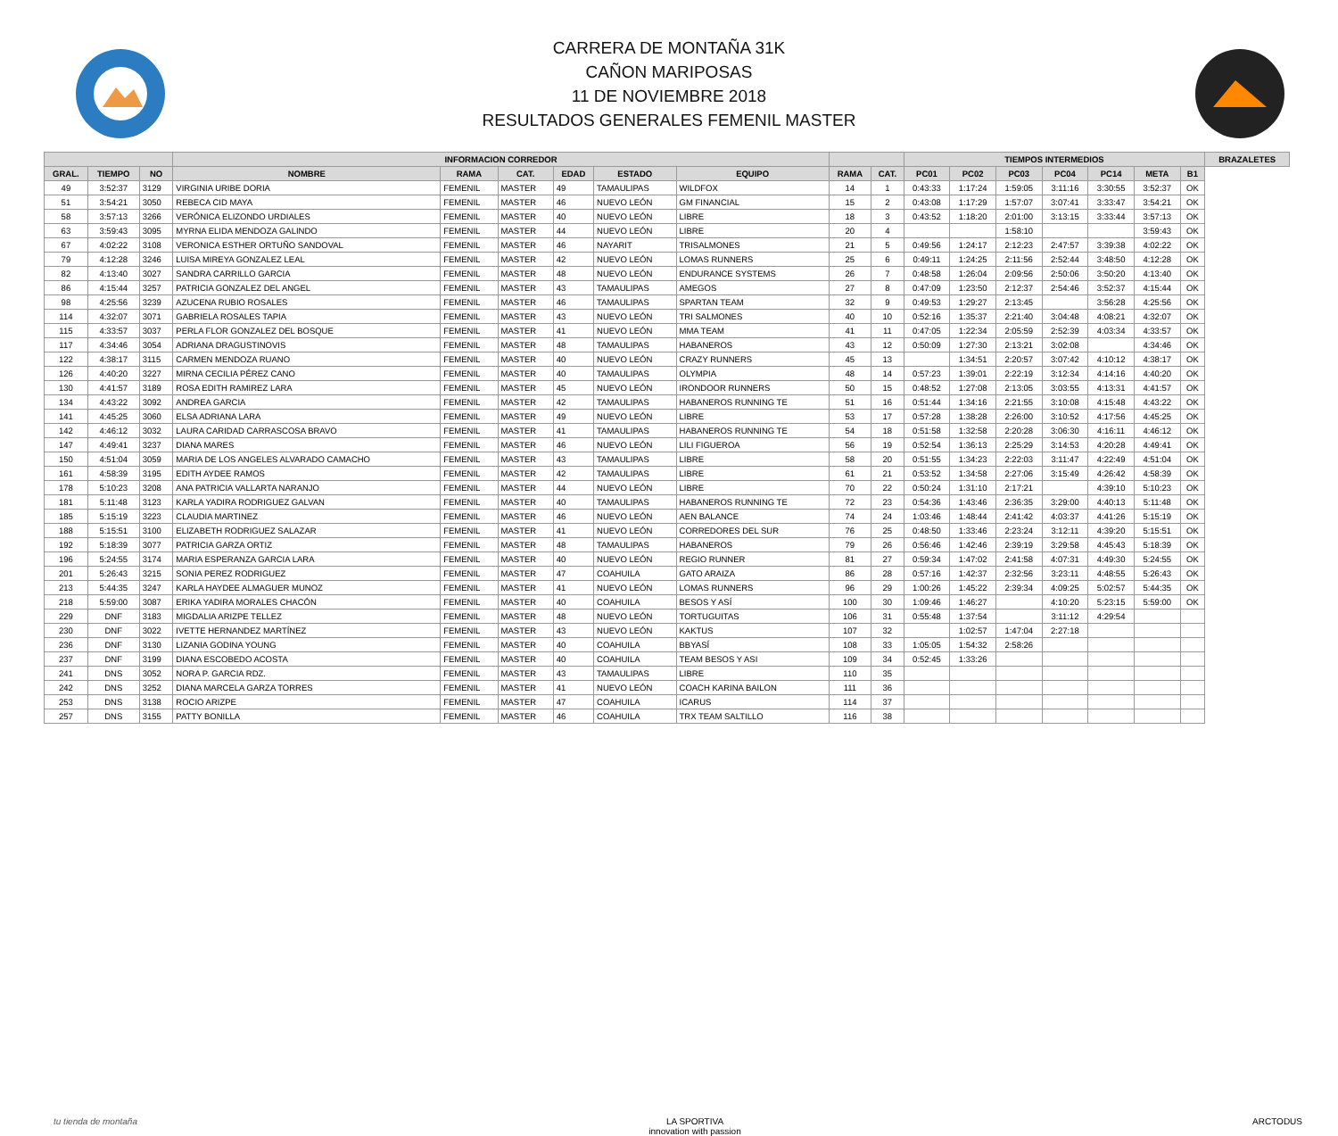CARRERA DE MONTAÑA 31K
CAÑON MARIPOSAS
11 DE NOVIEMBRE 2018
RESULTADOS GENERALES FEMENIL MASTER
| | | | INFORMACION CORREDOR | | | | | | | | TIEMPOS INTERMEDIOS | | | | | | | BRAZALETES |
| --- | --- | --- | --- | --- | --- | --- | --- | --- | --- | --- | --- | --- | --- | --- | --- | --- | --- | --- |
| GRAL. | TIEMPO | NO | NOMBRE | RAMA | CAT. | EDAD | ESTADO | EQUIPO | RAMA | CAT. | PC01 | PC02 | PC03 | PC04 | PC14 | META | B1 | |
| 49 | 3:52:37 | 3129 | VIRGINIA URIBE DORIA | FEMENIL | MASTER | 49 | TAMAULIPAS | WILDFOX | 14 | 1 | 0:43:33 | 1:17:24 | 1:59:05 | 3:11:16 | 3:30:55 | 3:52:37 | OK | |
| 51 | 3:54:21 | 3050 | REBECA CID MAYA | FEMENIL | MASTER | 46 | NUEVO LEÓN | GM FINANCIAL | 15 | 2 | 0:43:08 | 1:17:29 | 1:57:07 | 3:07:41 | 3:33:47 | 3:54:21 | OK | |
| 58 | 3:57:13 | 3266 | VERÓNICA ELIZONDO URDIALES | FEMENIL | MASTER | 40 | NUEVO LEÓN | LIBRE | 18 | 3 | 0:43:52 | 1:18:20 | 2:01:00 | 3:13:15 | 3:33:44 | 3:57:13 | OK | |
| 63 | 3:59:43 | 3095 | MYRNA ELIDA MENDOZA GALINDO | FEMENIL | MASTER | 44 | NUEVO LEÓN | LIBRE | 20 | 4 | | | 1:58:10 | | | 3:59:43 | OK | |
| 67 | 4:02:22 | 3108 | VERONICA ESTHER ORTUÑO SANDOVAL | FEMENIL | MASTER | 46 | NAYARIT | TRISALMONES | 21 | 5 | 0:49:56 | 1:24:17 | 2:12:23 | 2:47:57 | 3:39:38 | 4:02:22 | OK | |
| 79 | 4:12:28 | 3246 | LUISA MIREYA GONZALEZ LEAL | FEMENIL | MASTER | 42 | NUEVO LEÓN | LOMAS RUNNERS | 25 | 6 | 0:49:11 | 1:24:25 | 2:11:56 | 2:52:44 | 3:48:50 | 4:12:28 | OK | |
| 82 | 4:13:40 | 3027 | SANDRA CARRILLO GARCIA | FEMENIL | MASTER | 48 | NUEVO LEÓN | ENDURANCE SYSTEMS | 26 | 7 | 0:48:58 | 1:26:04 | 2:09:56 | 2:50:06 | 3:50:20 | 4:13:40 | OK | |
| 86 | 4:15:44 | 3257 | PATRICIA GONZALEZ DEL ANGEL | FEMENIL | MASTER | 43 | TAMAULIPAS | AMEGOS | 27 | 8 | 0:47:09 | 1:23:50 | 2:12:37 | 2:54:46 | 3:52:37 | 4:15:44 | OK | |
| 98 | 4:25:56 | 3239 | AZUCENA RUBIO ROSALES | FEMENIL | MASTER | 46 | TAMAULIPAS | SPARTAN TEAM | 32 | 9 | 0:49:53 | 1:29:27 | 2:13:45 | | 3:56:28 | 4:25:56 | OK | |
| 114 | 4:32:07 | 3071 | GABRIELA ROSALES TAPIA | FEMENIL | MASTER | 43 | NUEVO LEÓN | TRI SALMONES | 40 | 10 | 0:52:16 | 1:35:37 | 2:21:40 | 3:04:48 | 4:08:21 | 4:32:07 | OK | |
| 115 | 4:33:57 | 3037 | PERLA FLOR GONZALEZ DEL BOSQUE | FEMENIL | MASTER | 41 | NUEVO LEÓN | MMA TEAM | 41 | 11 | 0:47:05 | 1:22:34 | 2:05:59 | 2:52:39 | 4:03:34 | 4:33:57 | OK | |
| 117 | 4:34:46 | 3054 | ADRIANA DRAGUSTINOVIS | FEMENIL | MASTER | 48 | TAMAULIPAS | HABANEROS | 43 | 12 | 0:50:09 | 1:27:30 | 2:13:21 | 3:02:08 | | 4:34:46 | OK | |
| 122 | 4:38:17 | 3115 | CARMEN MENDOZA RUANO | FEMENIL | MASTER | 40 | NUEVO LEÓN | CRAZY RUNNERS | 45 | 13 | | 1:34:51 | 2:20:57 | 3:07:42 | 4:10:12 | 4:38:17 | OK | |
| 126 | 4:40:20 | 3227 | MIRNA CECILIA PÉREZ CANO | FEMENIL | MASTER | 40 | TAMAULIPAS | OLYMPIA | 48 | 14 | 0:57:23 | 1:39:01 | 2:22:19 | 3:12:34 | 4:14:16 | 4:40:20 | OK | |
| 130 | 4:41:57 | 3189 | ROSA EDITH RAMIREZ LARA | FEMENIL | MASTER | 45 | NUEVO LEÓN | IRONDOOR RUNNERS | 50 | 15 | 0:48:52 | 1:27:08 | 2:13:05 | 3:03:55 | 4:13:31 | 4:41:57 | OK | |
| 134 | 4:43:22 | 3092 | ANDREA GARCIA | FEMENIL | MASTER | 42 | TAMAULIPAS | HABANEROS RUNNING TE | 51 | 16 | 0:51:44 | 1:34:16 | 2:21:55 | 3:10:08 | 4:15:48 | 4:43:22 | OK | |
| 141 | 4:45:25 | 3060 | ELSA ADRIANA LARA | FEMENIL | MASTER | 49 | NUEVO LEÓN | LIBRE | 53 | 17 | 0:57:28 | 1:38:28 | 2:26:00 | 3:10:52 | 4:17:56 | 4:45:25 | OK | |
| 142 | 4:46:12 | 3032 | LAURA CARIDAD CARRASCOSA BRAVO | FEMENIL | MASTER | 41 | TAMAULIPAS | HABANEROS RUNNING TE | 54 | 18 | 0:51:58 | 1:32:58 | 2:20:28 | 3:06:30 | 4:16:11 | 4:46:12 | OK | |
| 147 | 4:49:41 | 3237 | DIANA MARES | FEMENIL | MASTER | 46 | NUEVO LEÓN | LILI FIGUEROA | 56 | 19 | 0:52:54 | 1:36:13 | 2:25:29 | 3:14:53 | 4:20:28 | 4:49:41 | OK | |
| 150 | 4:51:04 | 3059 | MARIA DE LOS ANGELES ALVARADO CAMACHO | FEMENIL | MASTER | 43 | TAMAULIPAS | LIBRE | 58 | 20 | 0:51:55 | 1:34:23 | 2:22:03 | 3:11:47 | 4:22:49 | 4:51:04 | OK | |
| 161 | 4:58:39 | 3195 | EDITH AYDEE RAMOS | FEMENIL | MASTER | 42 | TAMAULIPAS | LIBRE | 61 | 21 | 0:53:52 | 1:34:58 | 2:27:06 | 3:15:49 | 4:26:42 | 4:58:39 | OK | |
| 178 | 5:10:23 | 3208 | ANA PATRICIA VALLARTA NARANJO | FEMENIL | MASTER | 44 | NUEVO LEÓN | LIBRE | 70 | 22 | 0:50:24 | 1:31:10 | 2:17:21 | | 4:39:10 | 5:10:23 | OK | |
| 181 | 5:11:48 | 3123 | KARLA YADIRA RODRIGUEZ GALVAN | FEMENIL | MASTER | 40 | TAMAULIPAS | HABANEROS RUNNING TE | 72 | 23 | 0:54:36 | 1:43:46 | 2:36:35 | 3:29:00 | 4:40:13 | 5:11:48 | OK | |
| 185 | 5:15:19 | 3223 | CLAUDIA MARTINEZ | FEMENIL | MASTER | 46 | NUEVO LEÓN | AEN BALANCE | 74 | 24 | 1:03:46 | 1:48:44 | 2:41:42 | 4:03:37 | 4:41:26 | 5:15:19 | OK | |
| 188 | 5:15:51 | 3100 | ELIZABETH RODRIGUEZ SALAZAR | FEMENIL | MASTER | 41 | NUEVO LEÓN | CORREDORES DEL SUR | 76 | 25 | 0:48:50 | 1:33:46 | 2:23:24 | 3:12:11 | 4:39:20 | 5:15:51 | OK | |
| 192 | 5:18:39 | 3077 | PATRICIA GARZA ORTIZ | FEMENIL | MASTER | 48 | TAMAULIPAS | HABANEROS | 79 | 26 | 0:56:46 | 1:42:46 | 2:39:19 | 3:29:58 | 4:45:43 | 5:18:39 | OK | |
| 196 | 5:24:55 | 3174 | MARIA ESPERANZA GARCIA LARA | FEMENIL | MASTER | 40 | NUEVO LEÓN | REGIO RUNNER | 81 | 27 | 0:59:34 | 1:47:02 | 2:41:58 | 4:07:31 | 4:49:30 | 5:24:55 | OK | |
| 201 | 5:26:43 | 3215 | SONIA PEREZ RODRIGUEZ | FEMENIL | MASTER | 47 | COAHUILA | GATO ARAIZA | 86 | 28 | 0:57:16 | 1:42:37 | 2:32:56 | 3:23:11 | 4:48:55 | 5:26:43 | OK | |
| 213 | 5:44:35 | 3247 | KARLA HAYDEE ALMAGUER MUNOZ | FEMENIL | MASTER | 41 | NUEVO LEÓN | LOMAS RUNNERS | 96 | 29 | 1:00:26 | 1:45:22 | 2:39:34 | 4:09:25 | 5:02:57 | 5:44:35 | OK | |
| 218 | 5:59:00 | 3087 | ERIKA YADIRA MORALES CHACÓN | FEMENIL | MASTER | 40 | COAHUILA | BESOS Y ASÍ | 100 | 30 | 1:09:46 | 1:46:27 | | 4:10:20 | 5:23:15 | 5:59:00 | OK | |
| 229 | DNF | 3183 | MIGDALIA ARIZPE TELLEZ | FEMENIL | MASTER | 48 | NUEVO LEÓN | TORTUGUITAS | 106 | 31 | 0:55:48 | 1:37:54 | | 3:11:12 | 4:29:54 | | | |
| 230 | DNF | 3022 | IVETTE HERNANDEZ MARTÍNEZ | FEMENIL | MASTER | 43 | NUEVO LEÓN | KAKTUS | 107 | 32 | | 1:02:57 | 1:47:04 | 2:27:18 | | | | |
| 236 | DNF | 3130 | LIZANIA GODINA YOUNG | FEMENIL | MASTER | 40 | COAHUILA | BBYASÍ | 108 | 33 | 1:05:05 | 1:54:32 | 2:58:26 | | | | | |
| 237 | DNF | 3199 | DIANA ESCOBEDO ACOSTA | FEMENIL | MASTER | 40 | COAHUILA | TEAM BESOS Y ASI | 109 | 34 | 0:52:45 | 1:33:26 | | | | | | |
| 241 | DNS | 3052 | NORA P. GARCIA RDZ. | FEMENIL | MASTER | 43 | TAMAULIPAS | LIBRE | 110 | 35 | | | | | | | | |
| 242 | DNS | 3252 | DIANA MARCELA GARZA TORRES | FEMENIL | MASTER | 41 | NUEVO LEÓN | COACH KARINA BAILON | 111 | 36 | | | | | | | | |
| 253 | DNS | 3138 | ROCIO ARIZPE | FEMENIL | MASTER | 47 | COAHUILA | ICARUS | 114 | 37 | | | | | | | | |
| 257 | DNS | 3155 | PATTY BONILLA | FEMENIL | MASTER | 46 | COAHUILA | TRX TEAM SALTILLO | 116 | 38 | | | | | | | | |
tu tienda de montaña LA SPORTIVA
innovation with passion
ARCTODUS